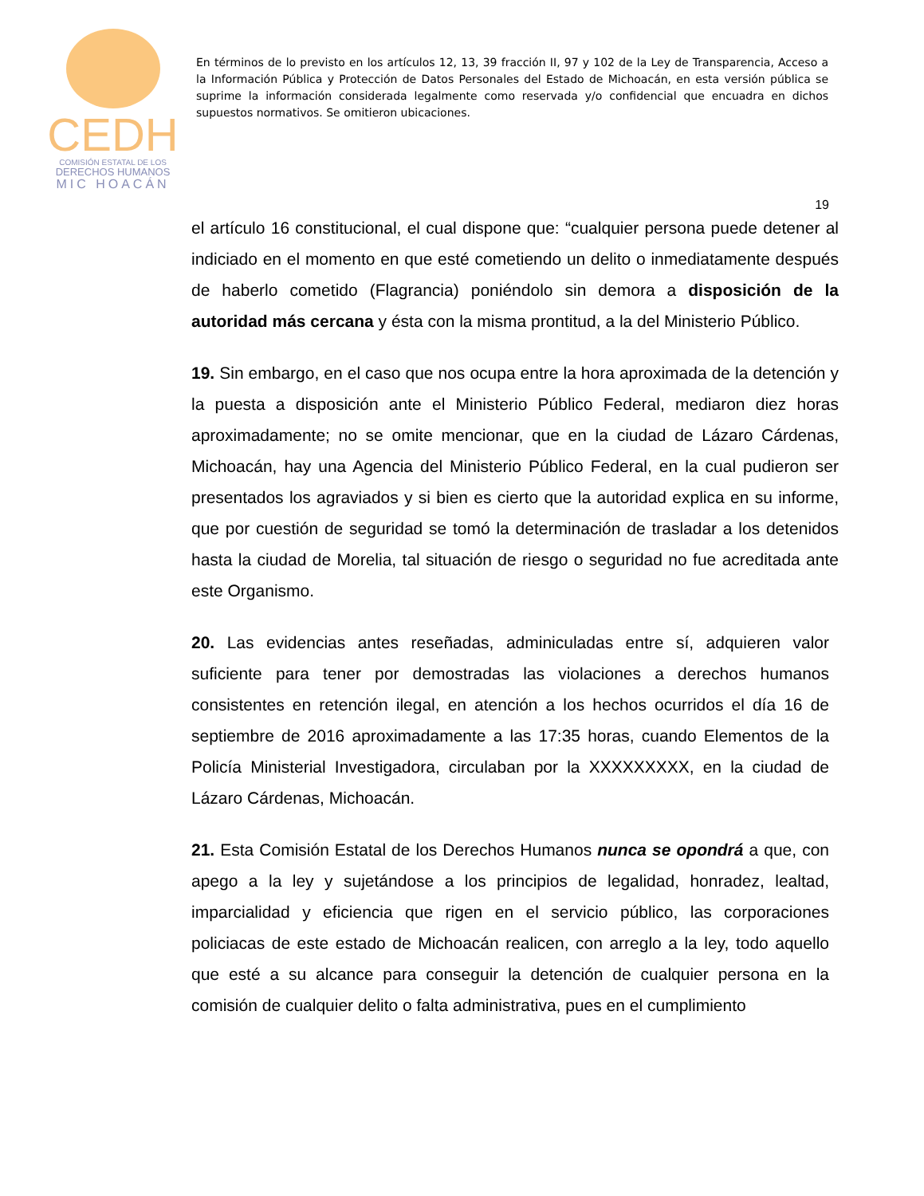CEDH
COMISIÓN ESTATAL DE LOS
DERECHOS HUMANOS
MIC HOACÁN
En términos de lo previsto en los artículos 12, 13, 39 fracción II, 97 y 102 de la Ley de Transparencia, Acceso a la Información Pública y Protección de Datos Personales del Estado de Michoacán, en esta versión pública se suprime la información considerada legalmente como reservada y/o confidencial que encuadra en dichos supuestos normativos. Se omitieron ubicaciones.
19
el artículo 16 constitucional, el cual dispone que: “cualquier persona puede detener al indiciado en el momento en que esté cometiendo un delito o inmediatamente después de haberlo cometido (Flagrancia) poniéndolo sin demora a disposición de la autoridad más cercana y ésta con la misma prontitud, a la del Ministerio Público.
19. Sin embargo, en el caso que nos ocupa entre la hora aproximada de la detención y la puesta a disposición ante el Ministerio Público Federal, mediaron diez horas aproximadamente; no se omite mencionar, que en la ciudad de Lázaro Cárdenas, Michoacán, hay una Agencia del Ministerio Público Federal, en la cual pudieron ser presentados los agraviados y si bien es cierto que la autoridad explica en su informe, que por cuestión de seguridad se tomó la determinación de trasladar a los detenidos hasta la ciudad de Morelia, tal situación de riesgo o seguridad no fue acreditada ante este Organismo.
20. Las evidencias antes reseñadas, adminiculadas entre sí, adquieren valor suficiente para tener por demostradas las violaciones a derechos humanos consistentes en retención ilegal, en atención a los hechos ocurridos el día 16 de septiembre de 2016 aproximadamente a las 17:35 horas, cuando Elementos de la Policía Ministerial Investigadora, circulaban por la XXXXXXXXX, en la ciudad de Lázaro Cárdenas, Michoacán.
21. Esta Comisión Estatal de los Derechos Humanos nunca se opondrá a que, con apego a la ley y sujetándose a los principios de legalidad, honradez, lealtad, imparcialidad y eficiencia que rigen en el servicio público, las corporaciones policiacas de este estado de Michoacán realicen, con arreglo a la ley, todo aquello que esté a su alcance para conseguir la detención de cualquier persona en la comisión de cualquier delito o falta administrativa, pues en el cumplimiento